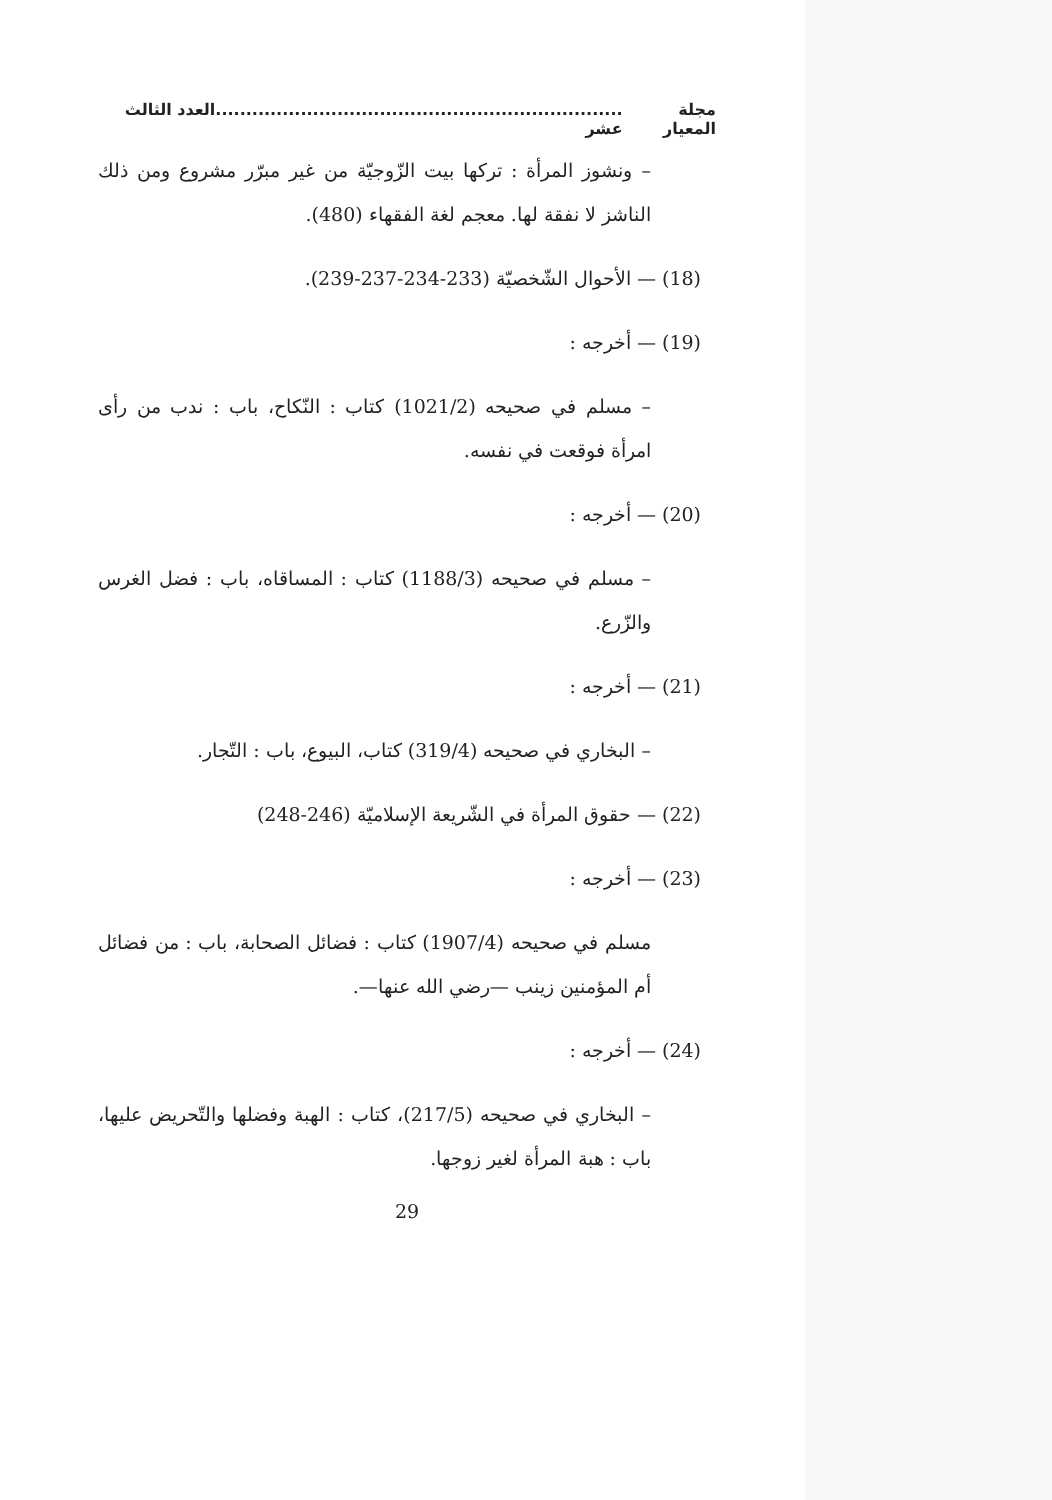مجلة المعيار...................................................................العدد الثالث عشر
– ونشوز المرأة : تركها بيت الزّوجيّة من غير مبرّر مشروع ومن ذلك الناشز لا نفقة لها. معجم لغة الفقهاء (480).
(18) — الأحوال الشّخصيّة (233-234-237-239).
(19) — أخرجه :
– مسلم في صحيحه (1021/2) كتاب : النّكاح، باب : ندب من رأى امرأة فوقعت في نفسه.
(20) — أخرجه :
– مسلم في صحيحه (1188/3) كتاب : المساقاه، باب : فضل الغرس والزّرع.
(21) — أخرجه :
– البخاري في صحيحه (319/4) كتاب، البيوع، باب : التّجار.
(22) — حقوق المرأة في الشّريعة الإسلاميّة (246-248)
(23) — أخرجه :
مسلم في صحيحه (1907/4) كتاب : فضائل الصحابة، باب : من فضائل أم المؤمنين زينب —رضي الله عنها—.
(24) — أخرجه :
– البخاري في صحيحه (217/5)، كتاب : الهبة وفضلها والتّحريض عليها، باب : هبة المرأة لغير زوجها.
29